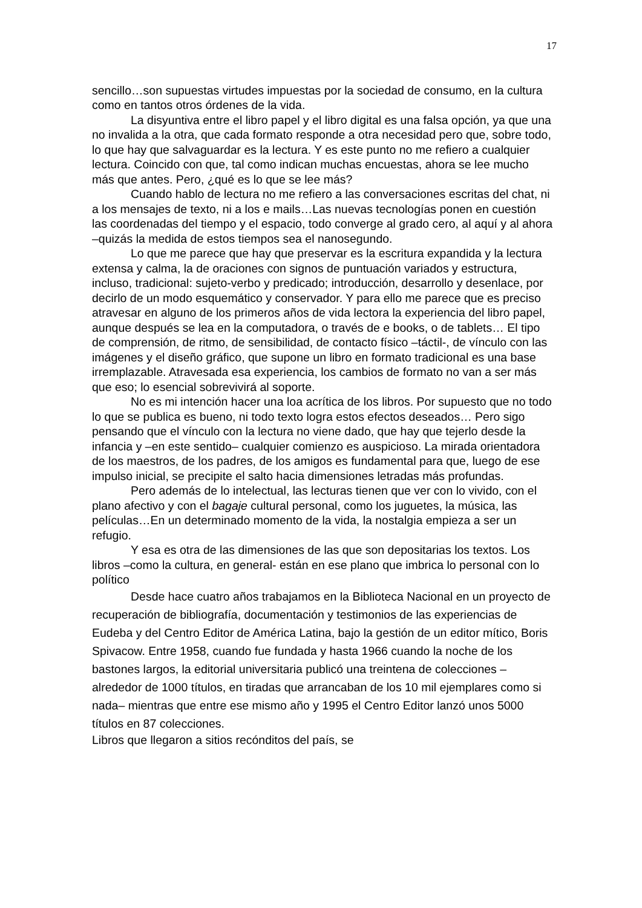17
sencillo…son supuestas virtudes impuestas por la sociedad de consumo, en la cultura como en tantos otros órdenes de la vida.
La disyuntiva entre el libro papel y el libro digital es una falsa opción, ya que una no invalida a la otra, que cada formato responde a otra necesidad pero que, sobre todo, lo que hay que salvaguardar es la lectura. Y es este punto no me refiero a cualquier lectura. Coincido con que, tal como indican muchas encuestas, ahora se lee mucho más que antes. Pero, ¿qué es lo que se lee más?
Cuando hablo de lectura no me refiero a las conversaciones escritas del chat, ni a los mensajes de texto, ni a los e mails…Las nuevas tecnologías ponen en cuestión las coordenadas del tiempo y el espacio, todo converge al grado cero, al aquí y al ahora –quizás la medida de estos tiempos sea el nanosegundo.
Lo que me parece que hay que preservar es la escritura expandida y la lectura extensa y calma, la de oraciones con signos de puntuación variados y estructura, incluso, tradicional: sujeto-verbo y predicado; introducción, desarrollo y desenlace, por decirlo de un modo esquemático y conservador. Y para ello me parece que es preciso atravesar en alguno de los primeros años de vida lectora la experiencia del libro papel, aunque después se lea en la computadora, o través de e books, o de tablets… El tipo de comprensión, de ritmo, de sensibilidad, de contacto físico –táctil-, de vínculo con las imágenes y el diseño gráfico, que supone un libro en formato tradicional es una base irremplazable. Atravesada esa experiencia, los cambios de formato no van a ser más que eso; lo esencial sobrevivirá al soporte.
No es mi intención hacer una loa acrítica de los libros. Por supuesto que no todo lo que se publica es bueno, ni todo texto logra estos efectos deseados… Pero sigo pensando que el vínculo con la lectura no viene dado, que hay que tejerlo desde la infancia y –en este sentido– cualquier comienzo es auspicioso. La mirada orientadora de los maestros, de los padres, de los amigos es fundamental para que, luego de ese impulso inicial, se precipite el salto hacia dimensiones letradas más profundas.
Pero además de lo intelectual, las lecturas tienen que ver con lo vivido, con el plano afectivo y con el bagaje cultural personal, como los juguetes, la música, las películas…En un determinado momento de la vida, la nostalgia empieza a ser un refugio.
Y esa es otra de las dimensiones de las que son depositarias los textos. Los libros –como la cultura, en general- están en ese plano que imbrica lo personal con lo político
Desde hace cuatro años trabajamos en la Biblioteca Nacional en un proyecto de recuperación de bibliografía, documentación y testimonios de las experiencias de Eudeba y del Centro Editor de América Latina, bajo la gestión de un editor mítico, Boris Spivacow. Entre 1958, cuando fue fundada y hasta 1966 cuando la noche de los bastones largos, la editorial universitaria publicó una treintena de colecciones –alrededor de 1000 títulos, en tiradas que arrancaban de los 10 mil ejemplares como si nada– mientras que entre ese mismo año y 1995 el Centro Editor lanzó unos 5000 títulos en 87 colecciones.
Libros que llegaron a sitios recónditos del país, se